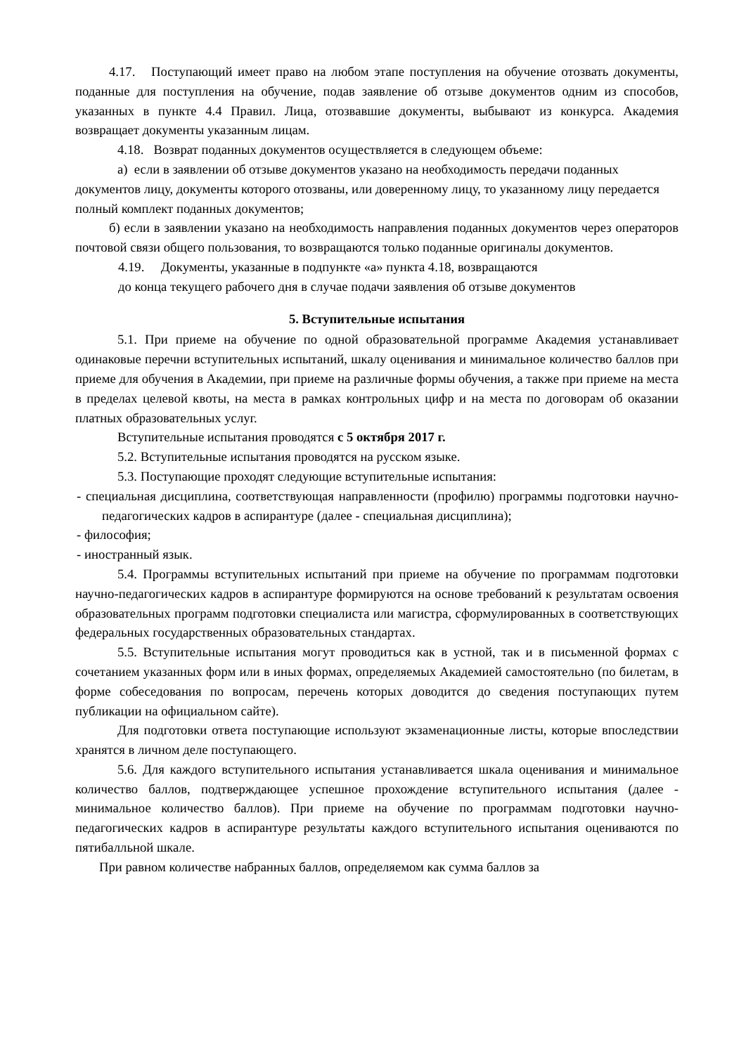4.17. Поступающий имеет право на любом этапе поступления на обучение отозвать документы, поданные для поступления на обучение, подав заявление об отзыве документов одним из способов, указанных в пункте 4.4 Правил. Лица, отозвавшие документы, выбывают из конкурса. Академия возвращает документы указанным лицам.
4.18. Возврат поданных документов осуществляется в следующем объеме:
а) если в заявлении об отзыве документов указано на необходимость передачи поданных документов лицу, документы которого отозваны, или доверенному лицу, то указанному лицу передается полный комплект поданных документов;
б) если в заявлении указано на необходимость направления поданных документов через операторов почтовой связи общего пользования, то возвращаются только поданные оригиналы документов.
4.19. Документы, указанные в подпункте «а» пункта 4.18, возвращаются
до конца текущего рабочего дня в случае подачи заявления об отзыве документов
5. Вступительные испытания
5.1. При приеме на обучение по одной образовательной программе Академия устанавливает одинаковые перечни вступительных испытаний, шкалу оценивания и минимальное количество баллов при приеме для обучения в Академии, при приеме на различные формы обучения, а также при приеме на места в пределах целевой квоты, на места в рамках контрольных цифр и на места по договорам об оказании платных образовательных услуг.
Вступительные испытания проводятся с 5 октября 2017 г.
5.2. Вступительные испытания проводятся на русском языке.
5.3. Поступающие проходят следующие вступительные испытания:
- специальная дисциплина, соответствующая направленности (профилю) программы подготовки научно-педагогических кадров в аспирантуре (далее - специальная дисциплина);
- философия;
- иностранный язык.
5.4. Программы вступительных испытаний при приеме на обучение по программам подготовки научно-педагогических кадров в аспирантуре формируются на основе требований к результатам освоения образовательных программ подготовки специалиста или магистра, сформулированных в соответствующих федеральных государственных образовательных стандартах.
5.5. Вступительные испытания могут проводиться как в устной, так и в письменной формах с сочетанием указанных форм или в иных формах, определяемых Академией самостоятельно (по билетам, в форме собеседования по вопросам, перечень которых доводится до сведения поступающих путем публикации на официальном сайте).
Для подготовки ответа поступающие используют экзаменационные листы, которые впоследствии хранятся в личном деле поступающего.
5.6. Для каждого вступительного испытания устанавливается шкала оценивания и минимальное количество баллов, подтверждающее успешное прохождение вступительного испытания (далее - минимальное количество баллов). При приеме на обучение по программам подготовки научно-педагогических кадров в аспирантуре результаты каждого вступительного испытания оцениваются по пятибалльной шкале.
При равном количестве набранных баллов, определяемом как сумма баллов за